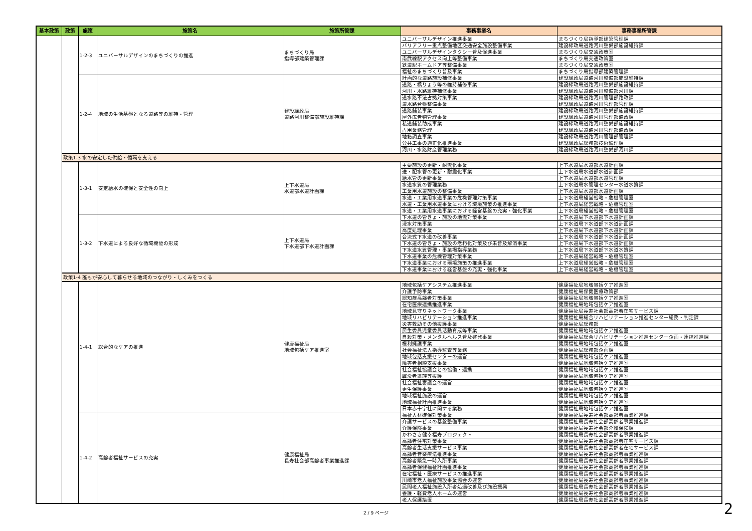| 基本政策 | 政策 | 施策 | 施策名 | 施策所管課 | 事務事業名 | 事務事業所管課 |
| --- | --- | --- | --- | --- | --- | --- |
| | | 1-2-3 | ユニバーサルデザインのまちづくりの推進 | まちづくり局 指導部建築管理課 | ユニバーサルデザイン推進事業 | まちづくり局指導部建築管理課 |
| | | | | | バリアフリー重点整備地区交通安全施設整備事業 | 建設緑政局道路河川整備部施設維持課 |
| | | | | | ユニバーサルデザインタクシー普及促進事業 | まちづくり局交通政策室 |
| | | | | | 南武線駅アクセス向上等整備事業 | まちづくり局交通政策室 |
| | | | | | 鉄道駅ホームドア等整備事業 | まちづくり局交通政策室 |
| | | | | | 福祉のまちづくり普及事業 | まちづくり局指導部建築管理課 |
| | | 1-2-4 | 地域の生活基盤となる道路等の維持・管理 | 建設緑政局 道路河川整備部施設維持課 | 計画的な道路施設補修事業 | 建設緑政局道路河川整備部施設維持課 |
| | | | | | 道路・橋りょう等の維持補修事業 | 建設緑政局道路河川整備部施設維持課 |
| | | | | | 河川・水路維持補修事業 | 建設緑政局道路河川整備部河川課 |
| | | | | | 道水路不法占拠対策事業 | 建設緑政局道路河川管理部路政課 |
| | | | | | 道水路台帳整備事業 | 建設緑政局道路河川管理部管理課 |
| | | | | | 道路舗装事業 | 建設緑政局道路河川整備部施設維持課 |
| | | | | | 屋外広告物管理事業 | 建設緑政局道路河川管理部路政課 |
| | | | | | 私道舗装助成事業 | 建設緑政局道路河川整備部施設維持課 |
| | | | | | 占用業務管理 | 建設緑政局道路河川管理部路政課 |
| | | | | | 地籍調査事業 | 建設緑政局道路河川管理部管理課 |
| | | | | | 公共工事の適正化推進事業 | 建設緑政局総務部技術監理課 |
| | | | | | 河川・水路財産管理業務 | 建設緑政局道路河川整備部河川課 |
| | 政策1-3 水の安定した供給・循環を支える | | | | | |
| | | 1-3-1 | 安定給水の確保と安全性の向上 | 上下水道局 水道部水道計画課 | 主要施設の更新・耐震化事業 | 上下水道局水道部水道計画課 |
| | | | | | 送・配水管の更新・耐震化事業 | 上下水道局水道部水道計画課 |
| | | | | | 給水管の更新事業 | 上下水道局水道部水道管理課 |
| | | | | | 水道水質の管理業務 | 上下水道局水管理センター水道水質課 |
| | | | | | 工業用水道施設の整備事業 | 上下水道局水道部水道計画課 |
| | | | | | 水道・工業用水道事業の危機管理対策事業 | 上下水道局経営戦略・危機管理室 |
| | | | | | 水道・工業用水道事業における環境施策の推進事業 | 上下水道局経営戦略・危機管理室 |
| | | | | | 水道・工業用水道事業における経営基盤の充実・強化事業 | 上下水道局経営戦略・危機管理室 |
| | | 1-3-2 | 下水道による良好な循環機能の形成 | 上下水道局 下水道部下水道計画課 | 下水道の管きょ・施設の地震対策事業 | 上下水道局下水道部下水道計画課 |
| | | | | | 浸水対策事業 | 上下水道局下水道部下水道計画課 |
| | | | | | 高度処理事業 | 上下水道局下水道部下水道計画課 |
| | | | | | 合流式下水道の改善事業 | 上下水道局下水道部下水道計画課 |
| | | | | | 下水道の管きょ・施設の老朽化対策及び未普及解消事業 | 上下水道局下水道部下水道計画課 |
| | | | | | 下水道水質管理・事業場指導業務 | 上下水道局下水道部下水道水質課 |
| | | | | | 下水道事業の危機管理対策事業 | 上下水道局経営戦略・危機管理室 |
| | | | | | 下水道事業における環境施策の推進事業 | 上下水道局経営戦略・危機管理室 |
| | | | | | 下水道事業における経営基盤の充実・強化事業 | 上下水道局経営戦略・危機管理室 |
| | 政策1-4 誰もが安心して暮らせる地域のつながり・しくみをつくる | | | | | |
| | | 1-4-1 | 総合的なケアの推進 | 健康福祉局 地域包括ケア推進室 | 地域包括ケアシステム推進事業 | 健康福祉局地域包括ケア推進室 |
| | | | | | 介護予防事業 | 健康福祉局保健医療政策部 |
| | | | | | 認知症高齢者対策事業 | 健康福祉局地域包括ケア推進室 |
| | | | | | 在宅医療連携推進事業 | 健康福祉局地域包括ケア推進室 |
| | | | | | 地域見守りネットワーク事業 | 健康福祉局長寿社会部高齢者在宅サービス課 |
| | | | | | 地域リハビリテーション推進事業 | 健康福祉局総合リハビリテーション推進センター総務・判定課 |
| | | | | | 災害救助その他援護事業 | 健康福祉局総務部 |
| | | | | | 民生委員児童委員活動育成等事業 | 健康福祉局地域包括ケア推進室 |
| | | | | | 自殺対策・メンタルヘルス普及啓発事業 | 健康福祉局総合リハビリテーション推進センター企画・連携推進課 |
| | | | | | 権利擁護事業 | 健康福祉局地域包括ケア推進室 |
| | | | | | 社会福祉法人指導監査等業務 | 健康福祉局総務部企画課 |
| | | | | | 地域包括支援センターの運営 | 健康福祉局地域包括ケア推進室 |
| | | | | | 障害者相談支援事業 | 健康福祉局地域包括ケア推進室 |
| | | | | | 社会福祉協議会との協働・連携 | 健康福祉局地域包括ケア推進室 |
| | | | | | 戦没者遺族等援護 | 健康福祉局地域包括ケア推進室 |
| | | | | | 社会福祉審議会の運営 | 健康福祉局地域包括ケア推進室 |
| | | | | | 更生保護事業 | 健康福祉局地域包括ケア推進室 |
| | | | | | 地域福祉施設の運営 | 健康福祉局地域包括ケア推進室 |
| | | | | | 地域福祉計画推進事業 | 健康福祉局地域包括ケア推進室 |
| | | | | | 日本赤十字社に関する業務 | 健康福祉局地域包括ケア推進室 |
| | | 1-4-2 | 高齢者福祉サービスの充実 | 健康福祉局 長寿社会部高齢者事業推進課 | 福祉人材確保対策事業 | 健康福祉局長寿社会部高齢者事業推進課 |
| | | | | | 介護サービスの基盤整備事業 | 健康福祉局長寿社会部高齢者事業推進課 |
| | | | | | 介護保険事業 | 健康福祉局長寿社会部介護保険課 |
| | | | | | かわさき健幸福寿プロジェクト | 健康福祉局長寿社会部高齢者事業推進課 |
| | | | | | 高齢者住宅対策事業 | 健康福祉局長寿社会部高齢者在宅サービス課 |
| | | | | | 高齢者生活支援サービス事業 | 健康福祉局長寿社会部高齢者在宅サービス課 |
| | | | | | 高齢者音楽療法推進事業 | 健康福祉局長寿社会部高齢者事業推進課 |
| | | | | | 高齢者緊急一時入所事業 | 健康福祉局長寿社会部高齢者事業推進課 |
| | | | | | 高齢者保健福祉計画推進事業 | 健康福祉局長寿社会部高齢者事業推進課 |
| | | | | | 在宅福祉・医療サービスの推進事業 | 健康福祉局長寿社会部高齢者事業推進課 |
| | | | | | 川崎市老人福祉施設事業協会の運営 | 健康福祉局長寿社会部高齢者事業推進課 |
| | | | | | 民間老人福祉施設入所者処遇改善及び施設振興 | 健康福祉局長寿社会部高齢者事業推進課 |
| | | | | | 養護・軽費老人ホームの運営 | 健康福祉局長寿社会部高齢者事業推進課 |
| | | | | | 老人保護措置 | 健康福祉局長寿社会部高齢者事業推進課 |
2 / 9 ページ 2